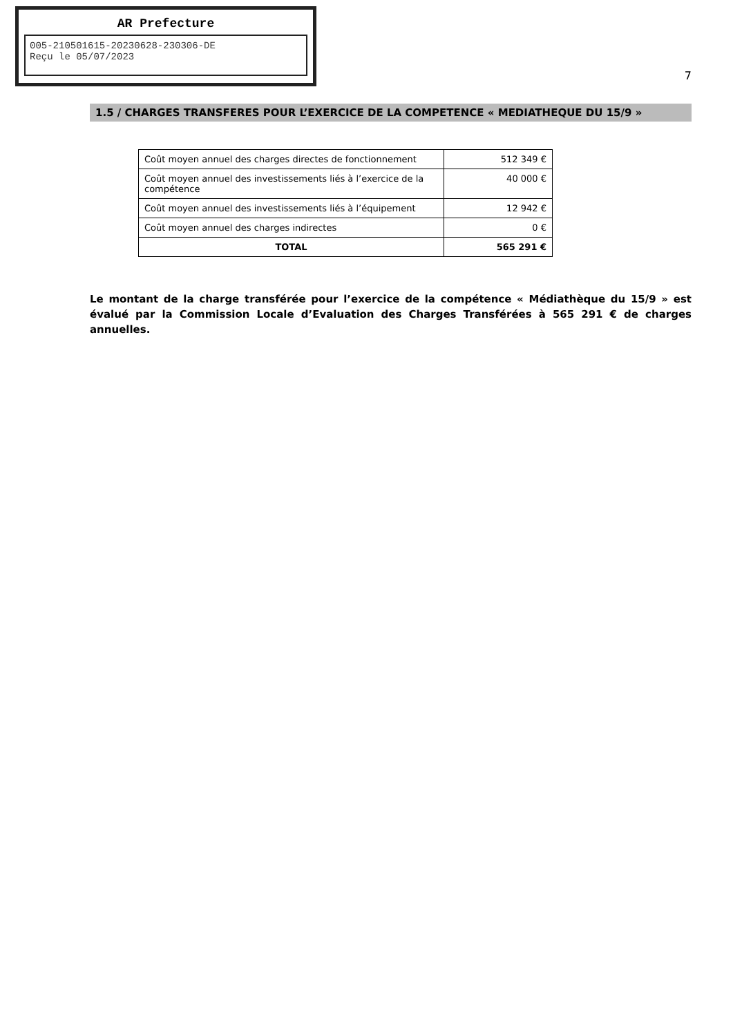AR Prefecture
005-210501615-20230628-230306-DE
Reçu le 05/07/2023
7
1.5 / CHARGES TRANSFERES POUR L’EXERCICE DE LA COMPETENCE « MEDIATHEQUE DU 15/9 »
| Coût moyen annuel des charges directes de fonctionnement | 512 349 € |
| Coût moyen annuel des investissements liés à l’exercice de la compétence | 40 000 € |
| Coût moyen annuel des investissements liés à l’équipement | 12 942 € |
| Coût moyen annuel des charges indirectes | 0 € |
| TOTAL | 565 291 € |
Le montant de la charge transférée pour l’exercice de la compétence « Médiathèque du 15/9 » est évalué par la Commission Locale d’Evaluation des Charges Transférées à 565 291 € de charges annuelles.